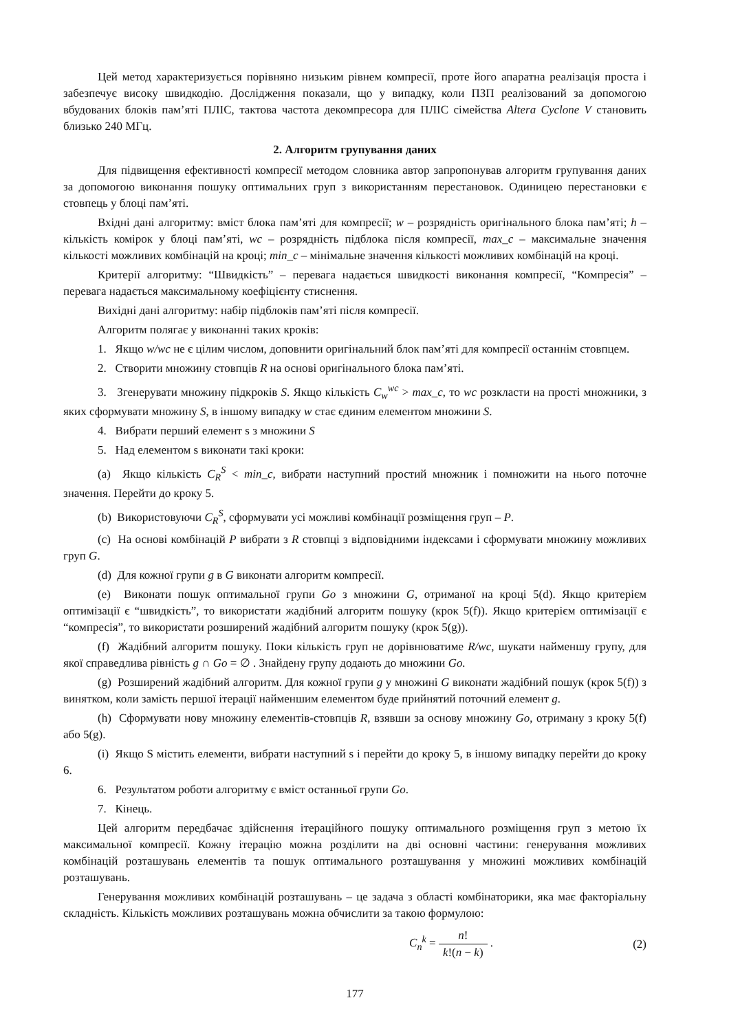Цей метод характеризується порівняно низьким рівнем компресії, проте його апаратна реалізація проста і забезпечує високу швидкодію. Дослідження показали, що у випадку, коли ПЗП реалізований за допомогою вбудованих блоків пам’яті ПЛІС, тактова частота декомпресора для ПЛІС сімейства Altera Cyclone V становить близько 240 МГц.
2. Алгоритм групування даних
Для підвищення ефективності компресії методом словника автор запропонував алгоритм групування даних за допомогою виконання пошуку оптимальних груп з використанням переста­новок. Одиницею перестановки є стовпець у блоці пам’яті.
Вхідні дані алгоритму: вміст блока пам’яті для компресії; w – розрядність оригінального блока пам’яті; h – кількість комірок у блоці пам’яті, wc – розрядність підблока після компресії, max_c – максимальне значення кількості можливих комбінацій на кроці; min_c – мінімальне значення кількості можливих комбінацій на кроці.
Критерії алгоритму: “Швидкість” – перевага надається швидкості виконання компресії, “Компресія” – перевага надається максимальному коефіцієнту стиснення.
Вихідні дані алгоритму: набір підблоків пам’яті після компресії.
Алгоритм полягає у виконанні таких кроків:
1. Якщо w/wc не є цілим числом, доповнити оригінальний блок пам’яті для компресії останнім стовпцем.
2. Створити множину стовпців R на основі оригінального блока пам’яті.
3. Згенерувати множину підкроків S. Якщо кількість C<sub>w</sub><sup>wc</sup> > max_c, то wc розкласти на прості множники, з яких сформувати множину S, в іншому випадку w стає єдиним елементом множини S.
4. Вибрати перший елемент s з множини S
5. Над елементом s виконати такі кроки:
(a) Якщо кількість C<sub>R</sub><sup>S</sup> < min_c, вибрати наступний простий множник і помножити на нього поточне значення. Перейти до кроку 5.
(b) Використовуючи C<sub>R</sub><sup>S</sup>, сформувати усі можливі комбінації розміщення груп – P.
(c) На основі комбінацій P вибрати з R стовпці з відповідними індексами і сформувати множину можливих груп G.
(d) Для кожної групи g в G виконати алгоритм компресії.
(e) Виконати пошук оптимальної групи Go з множини G, отриманої на кроці 5(d). Якщо критерієм оптимізації є “швидкість”, то використати жадібний алгоритм пошуку (крок 5(f)). Якщо критерієм оптимізації є “компресія”, то використати розширений жадібний алгоритм пошуку (крок 5(g)).
(f) Жадібний алгоритм пошуку. Поки кількість груп не дорівнюватиме R/wc, шукати найменшу групу, для якої справедлива рівність g ∩ Go = ∅ . Знайдену групу додають до множини Go.
(g) Розширений жадібний алгоритм. Для кожної групи g у множині G виконати жадібний пошук (крок 5(f)) з винятком, коли замість першої ітерації найменшим елементом буде прийнятий поточний елемент g.
(h) Сформувати нову множину елементів-стовпців R, взявши за основу множину Go, отриману з кроку 5(f) або 5(g).
(i) Якщо S містить елементи, вибрати наступний s і перейти до кроку 5, в іншому випадку перейти до кроку 6.
6. Результатом роботи алгоритму є вміст останньої групи Go.
7. Кінець.
Цей алгоритм передбачає здійснення ітераційного пошуку оптимального розміщення груп з метою їх максимальної компресії. Кожну ітерацію можна розділити на дві основні частини: генерування можливих комбінацій розташувань елементів та пошук оптимального розташування у множині можливих комбінацій розташувань.
Генерування можливих комбінацій розташувань – це задача з області комбінаторики, яка має факторіальну складність. Кількість можливих розташувань можна обчислити за такою формулою:
C<sub>n</sub><sup>k</sup> = n! k!(n − k) . (2)
177